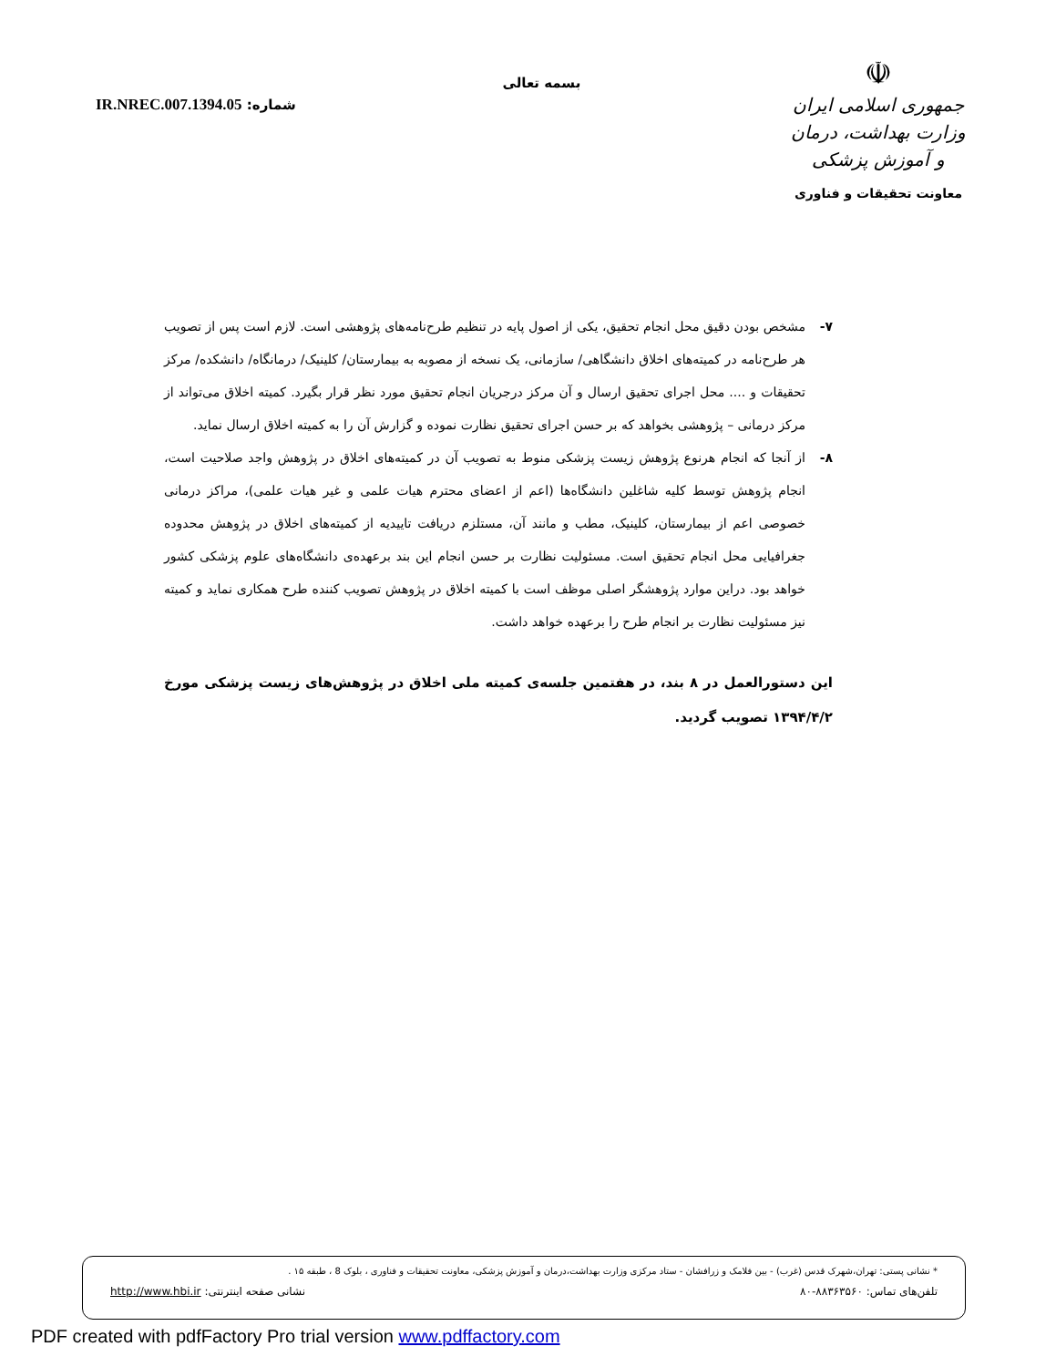☫
جمهوری اسلامی ایران
وزارت بهداشت، درمان و آموزش پزشکی
معاونت تحقیقات و فناوری
بسمه تعالی
شماره: IR.NREC.007.1394.05
۷- مشخص بودن دقیق محل انجام تحقیق، یکی از اصول پایه در تنظیم طرح‌نامه‌های پژوهشی است. لازم است پس از تصویب هر طرح‌نامه در کمیته‌های اخلاق دانشگاهی/ سازمانی، یک نسخه از مصوبه به بیمارستان/ کلینیک/ درمانگاه/ دانشکده/ مرکز تحقیقات و .... محل اجرای تحقیق ارسال و آن مرکز درجریان انجام تحقیق مورد نظر قرار بگیرد. کمیته اخلاق می‌تواند از مرکز درمانی – پژوهشی بخواهد که بر حسن اجرای تحقیق نظارت نموده و گزارش آن را به کمیته اخلاق ارسال نماید.
۸- از آنجا که انجام هرنوع پژوهش زیست پزشکی منوط به تصویب آن در کمیته‌های اخلاق در پژوهش واجد صلاحیت است، انجام پژوهش توسط کلیه شاغلین دانشگاه‌ها (اعم از اعضای محترم هیات علمی و غیر هیات علمی)، مراکز درمانی خصوصی اعم از بیمارستان، کلینیک، مطب و مانند آن، مستلزم دریافت تاییدیه از کمیته‌های اخلاق در پژوهش محدوده جغرافیایی محل انجام تحقیق است. مسئولیت نظارت بر حسن انجام این بند برعهده‌ی دانشگاه‌های علوم پزشکی کشور خواهد بود. دراین موارد پژوهشگر اصلی موظف است با کمیته اخلاق در پژوهش تصویب کننده طرح همکاری نماید و کمیته نیز مسئولیت نظارت بر انجام طرح را برعهده خواهد داشت.
این دستورالعمل در ۸ بند، در هفتمین جلسه‌ی کمیته ملی اخلاق در پژوهش‌های زیست پزشکی مورخ ۱۳۹۴/۴/۲ تصویب گردید.
* نشانی پستی: تهران،شهرک قدس (غرب) - بین فلامک و زرافشان - ستاد مرکزی وزارت بهداشت،درمان و آموزش پزشکی، معاونت تحقیقات و فناوری ، بلوک 8 ، طبقه ۱۵ .
تلفن‌های تماس: ۸۸۳۶۳۵۶۰-۸۰ نشانی صفحه اینترنتی: http://www.hbi.ir
PDF created with pdfFactory Pro trial version www.pdffactory.com